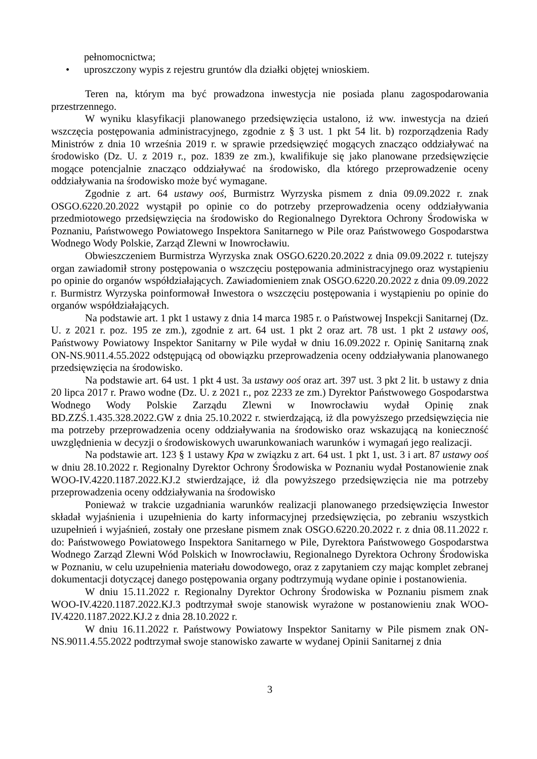pełnomocnictwa;
• uproszczony wypis z rejestru gruntów dla działki objętej wnioskiem.
Teren na, którym ma być prowadzona inwestycja nie posiada planu zagospodarowania przestrzennego.
W wyniku klasyfikacji planowanego przedsięwzięcia ustalono, iż ww. inwestycja na dzień wszczęcia postępowania administracyjnego, zgodnie z § 3 ust. 1 pkt 54 lit. b) rozporządzenia Rady Ministrów z dnia 10 września 2019 r. w sprawie przedsięwzięć mogących znacząco oddziaływać na środowisko (Dz. U. z 2019 r., poz. 1839 ze zm.), kwalifikuje się jako planowane przedsięwzięcie mogące potencjalnie znacząco oddziaływać na środowisko, dla którego przeprowadzenie oceny oddziaływania na środowisko może być wymagane.
Zgodnie z art. 64 ustawy ooś, Burmistrz Wyrzyska pismem z dnia 09.09.2022 r. znak OSGO.6220.20.2022 wystąpił po opinie co do potrzeby przeprowadzenia oceny oddziaływania przedmiotowego przedsięwzięcia na środowisko do Regionalnego Dyrektora Ochrony Środowiska w Poznaniu, Państwowego Powiatowego Inspektora Sanitarnego w Pile oraz Państwowego Gospodarstwa Wodnego Wody Polskie, Zarząd Zlewni w Inowrocławiu.
Obwieszczeniem Burmistrza Wyrzyska znak OSGO.6220.20.2022 z dnia 09.09.2022 r. tutejszy organ zawiadomił strony postępowania o wszczęciu postępowania administracyjnego oraz wystąpieniu po opinie do organów współdziałających. Zawiadomieniem znak OSGO.6220.20.2022 z dnia 09.09.2022 r. Burmistrz Wyrzyska poinformował Inwestora o wszczęciu postępowania i wystąpieniu po opinie do organów współdziałających.
Na podstawie art. 1 pkt 1 ustawy z dnia 14 marca 1985 r. o Państwowej Inspekcji Sanitarnej (Dz. U. z 2021 r. poz. 195 ze zm.), zgodnie z art. 64 ust. 1 pkt 2 oraz art. 78 ust. 1 pkt 2 ustawy ooś, Państwowy Powiatowy Inspektor Sanitarny w Pile wydał w dniu 16.09.2022 r. Opinię Sanitarną znak ON-NS.9011.4.55.2022 odstępującą od obowiązku przeprowadzenia oceny oddziaływania planowanego przedsięwzięcia na środowisko.
Na podstawie art. 64 ust. 1 pkt 4 ust. 3a ustawy ooś oraz art. 397 ust. 3 pkt 2 lit. b ustawy z dnia 20 lipca 2017 r. Prawo wodne (Dz. U. z 2021 r., poz 2233 ze zm.) Dyrektor Państwowego Gospodarstwa Wodnego Wody Polskie Zarządu Zlewni w Inowrocławiu wydał Opinię znak BD.ZZŚ.1.435.328.2022.GW z dnia 25.10.2022 r. stwierdzającą, iż dla powyższego przedsięwzięcia nie ma potrzeby przeprowadzenia oceny oddziaływania na środowisko oraz wskazującą na konieczność uwzględnienia w decyzji o środowiskowych uwarunkowaniach warunków i wymagań jego realizacji.
Na podstawie art. 123 § 1 ustawy Kpa w związku z art. 64 ust. 1 pkt 1, ust. 3 i art. 87 ustawy ooś w dniu 28.10.2022 r. Regionalny Dyrektor Ochrony Środowiska w Poznaniu wydał Postanowienie znak WOO-IV.4220.1187.2022.KJ.2 stwierdzające, iż dla powyższego przedsięwzięcia nie ma potrzeby przeprowadzenia oceny oddziaływania na środowisko
Ponieważ w trakcie uzgadniania warunków realizacji planowanego przedsięwzięcia Inwestor składał wyjaśnienia i uzupełnienia do karty informacyjnej przedsięwzięcia, po zebraniu wszystkich uzupełnień i wyjaśnień, zostały one przesłane pismem znak OSGO.6220.20.2022 r. z dnia 08.11.2022 r. do: Państwowego Powiatowego Inspektora Sanitarnego w Pile, Dyrektora Państwowego Gospodarstwa Wodnego Zarząd Zlewni Wód Polskich w Inowrocławiu, Regionalnego Dyrektora Ochrony Środowiska w Poznaniu, w celu uzupełnienia materiału dowodowego, oraz z zapytaniem czy mając komplet zebranej dokumentacji dotyczącej danego postępowania organy podtrzymują wydane opinie i postanowienia.
W dniu 15.11.2022 r. Regionalny Dyrektor Ochrony Środowiska w Poznaniu pismem znak WOO-IV.4220.1187.2022.KJ.3 podtrzymał swoje stanowisk wyrażone w postanowieniu znak WOO-IV.4220.1187.2022.KJ.2 z dnia 28.10.2022 r.
W dniu 16.11.2022 r. Państwowy Powiatowy Inspektor Sanitarny w Pile pismem znak ON-NS.9011.4.55.2022 podtrzymał swoje stanowisko zawarte w wydanej Opinii Sanitarnej z dnia
3